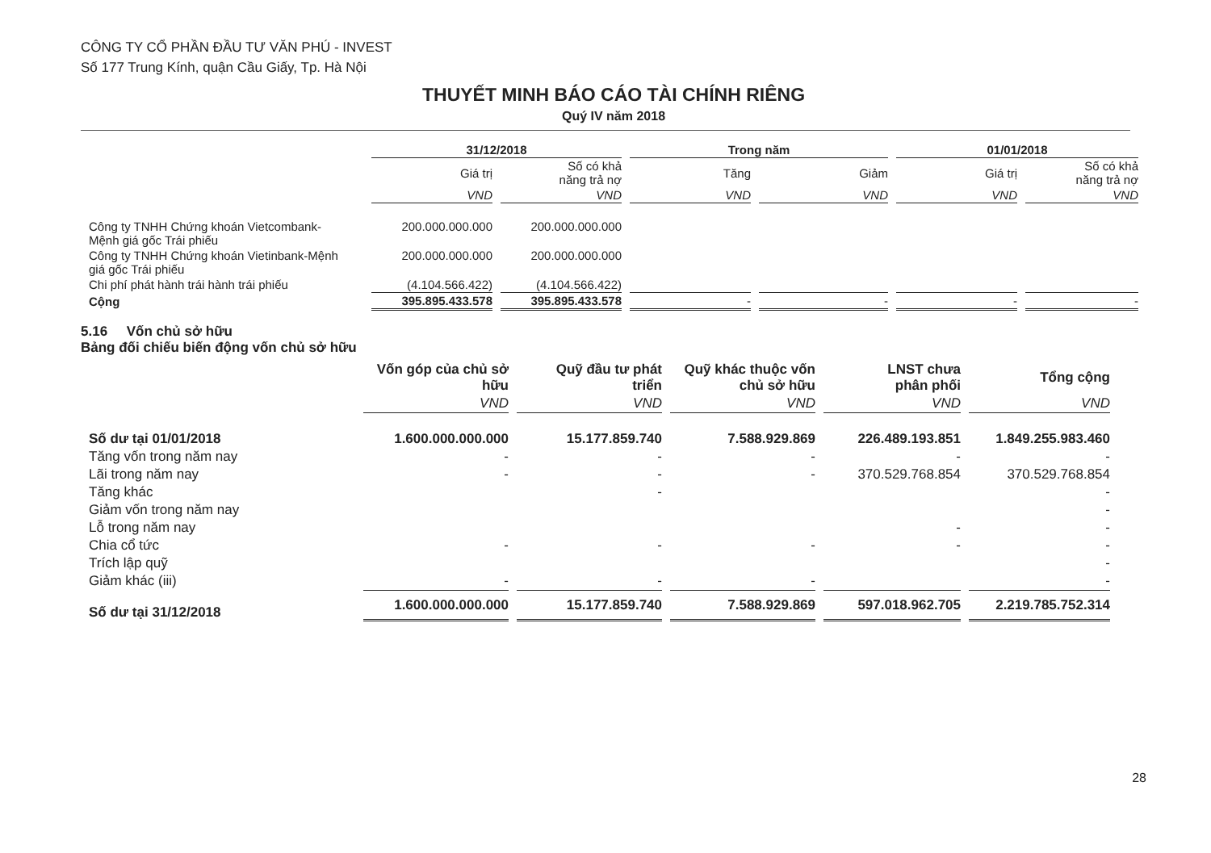CÔNG TY CỔ PHẦN ĐẦU TƯ VĂN PHÚ - INVEST
Số 177 Trung Kính, quận Cầu Giấy, Tp. Hà Nội
THUYẾT MINH BÁO CÁO TÀI CHÍNH RIÊNG
Quý IV năm 2018
| | 31/12/2018 | | Trong năm | | 01/01/2018 | |
| --- | --- | --- | --- | --- | --- | --- |
| | Giá trị | Số có khả năng trả nợ | Tăng | Giảm | Giá trị | Số có khả năng trả nợ |
| | VND | VND | VND | VND | VND | VND |
| Công ty TNHH Chứng khoán Vietcombank- Mệnh giá gốc Trái phiếu | 200.000.000.000 | 200.000.000.000 | | | | |
| Công ty TNHH Chứng khoán Vietinbank-Mệnh giá gốc Trái phiếu | 200.000.000.000 | 200.000.000.000 | | | | |
| Chi phí phát hành trái hành trái phiếu | (4.104.566.422) | (4.104.566.422) | | | | |
| Cộng | 395.895.433.578 | 395.895.433.578 | - | - | - | - |
5.16 Vốn chủ sở hữu
Bảng đối chiếu biến động vốn chủ sở hữu
| | Vốn góp của chủ sở hữu | Quỹ đầu tư phát triển | Quỹ khác thuộc vốn chủ sở hữu | LNST chưa phân phối | Tổng cộng |
| --- | --- | --- | --- | --- | --- |
| | VND | VND | VND | VND | VND |
| Số dư tại 01/01/2018 | 1.600.000.000.000 | 15.177.859.740 | 7.588.929.869 | 226.489.193.851 | 1.849.255.983.460 |
| Tăng vốn trong năm nay | - | - | - | - | - |
| Lãi trong năm nay | - | - | - | 370.529.768.854 | 370.529.768.854 |
| Tăng khác | | - | | | - |
| Giảm vốn trong năm nay | | | | | - |
| Lỗ trong năm nay | | | | - | - |
| Chia cổ tức | - | - | - | - | - |
| Trích lập quỹ | | | | | - |
| Giảm khác (iii) | - | - | - | | - |
| Số dư tại 31/12/2018 | 1.600.000.000.000 | 15.177.859.740 | 7.588.929.869 | 597.018.962.705 | 2.219.785.752.314 |
28